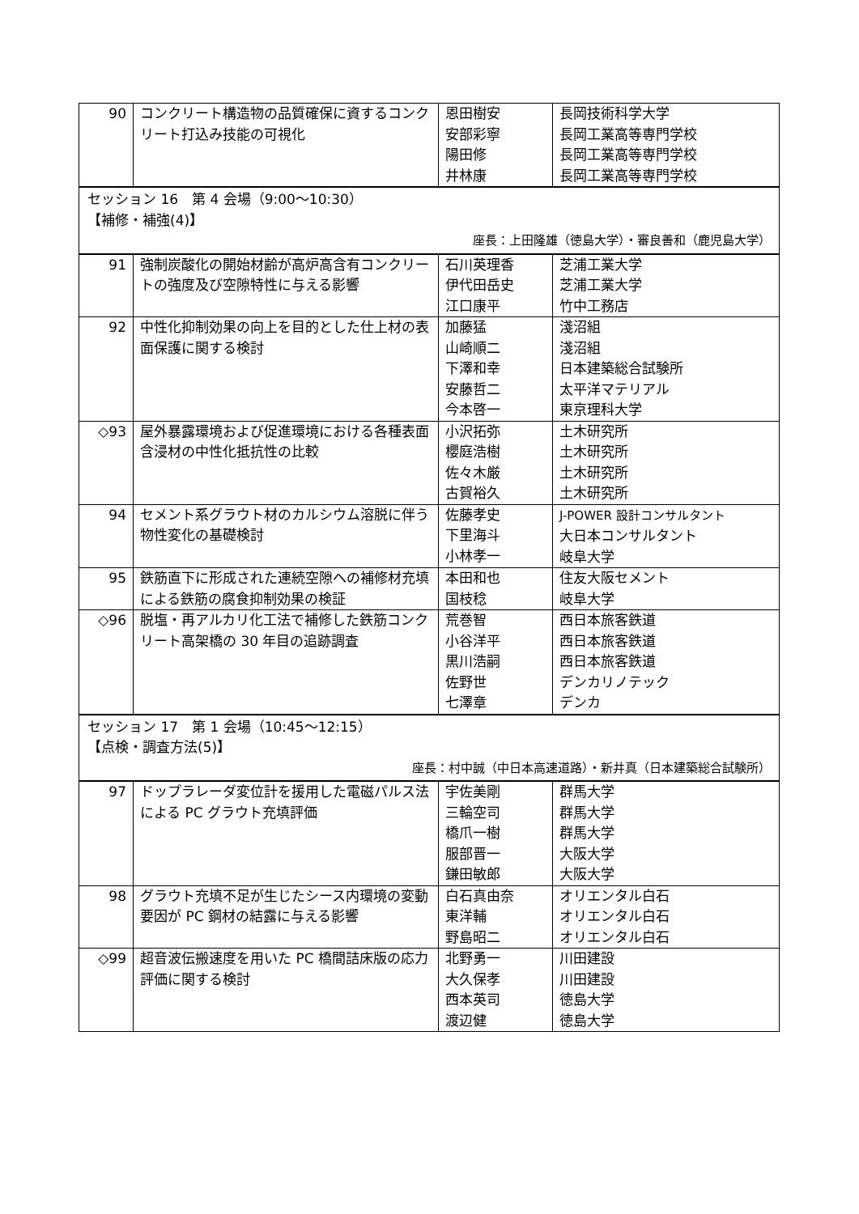| 90 | コンクリート構造物の品質確保に資するコンクリート打込み技能の可視化 | 恩田樹安 安部彩寧 陽田修 井林康 | 長岡技術科学大学 長岡工業高等専門学校 長岡工業高等専門学校 長岡工業高等専門学校 |
| セッション 16 第 4 会場（9:00～10:30） 【補修・補強(4)】 座長：上田隆雄（徳島大学）・審良善和（鹿児島大学） | | | |
| 91 | 強制炭酸化の開始材齢が高炉高含有コンクリートの強度及び空隙特性に与える影響 | 石川英理香 伊代田岳史 江口康平 | 芝浦工業大学 芝浦工業大学 竹中工務店 |
| 92 | 中性化抑制効果の向上を目的とした仕上材の表面保護に関する検討 | 加藤猛 山崎順二 下澤和幸 安藤哲二 今本啓一 | 淺沼組 淺沼組 日本建築総合試験所 太平洋マテリアル 東京理科大学 |
| ◇93 | 屋外暴露環境および促進環境における各種表面含浸材の中性化抵抗性の比較 | 小沢拓弥 櫻庭浩樹 佐々木厳 古賀裕久 | 土木研究所 土木研究所 土木研究所 土木研究所 |
| 94 | セメント系グラウト材のカルシウム溶脱に伴う物性変化の基礎検討 | 佐藤孝史 下里海斗 小林孝一 | J-POWER 設計コンサルタント 大日本コンサルタント 岐阜大学 |
| 95 | 鉄筋直下に形成された連続空隙への補修材充填による鉄筋の腐食抑制効果の検証 | 本田和也 国枝稔 | 住友大阪セメント 岐阜大学 |
| ◇96 | 脱塩・再アルカリ化工法で補修した鉄筋コンクリート高架橋の 30 年目の追跡調査 | 荒巻智 小谷洋平 黒川浩嗣 佐野世 七澤章 | 西日本旅客鉄道 西日本旅客鉄道 西日本旅客鉄道 デンカリノテック デンカ |
| セッション 17 第 1 会場（10:45～12:15） 【点検・調査方法(5)】 座長：村中誠（中日本高速道路）・新井真（日本建築総合試験所） | | | |
| 97 | ドップラレーダ変位計を援用した電磁パルス法による PC グラウト充填評価 | 宇佐美剛 三輪空司 橋爪一樹 服部晋一 鎌田敏郎 | 群馬大学 群馬大学 群馬大学 大阪大学 大阪大学 |
| 98 | グラウト充填不足が生じたシース内環境の変動要因が PC 鋼材の結露に与える影響 | 白石真由奈 東洋輔 野島昭二 | オリエンタル白石 オリエンタル白石 オリエンタル白石 |
| ◇99 | 超音波伝搬速度を用いた PC 橋間詰床版の応力評価に関する検討 | 北野勇一 大久保孝 西本英司 渡辺健 | 川田建設 川田建設 徳島大学 徳島大学 |